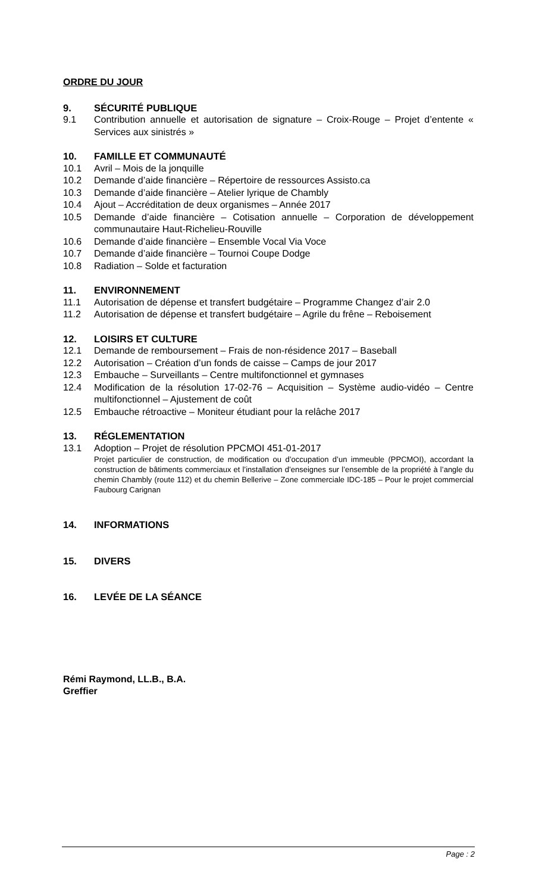ORDRE DU JOUR
9. SÉCURITÉ PUBLIQUE
9.1 Contribution annuelle et autorisation de signature – Croix-Rouge – Projet d’entente « Services aux sinistrés »
10. FAMILLE ET COMMUNAUTÉ
10.1 Avril – Mois de la jonquille
10.2 Demande d’aide financière – Répertoire de ressources Assisto.ca
10.3 Demande d’aide financière – Atelier lyrique de Chambly
10.4 Ajout – Accréditation de deux organismes – Année 2017
10.5 Demande d’aide financière – Cotisation annuelle – Corporation de développement communautaire Haut-Richelieu-Rouville
10.6 Demande d’aide financière – Ensemble Vocal Via Voce
10.7 Demande d’aide financière – Tournoi Coupe Dodge
10.8 Radiation – Solde et facturation
11. ENVIRONNEMENT
11.1 Autorisation de dépense et transfert budgétaire – Programme Changez d’air 2.0
11.2 Autorisation de dépense et transfert budgétaire – Agrile du frêne – Reboisement
12. LOISIRS ET CULTURE
12.1 Demande de remboursement – Frais de non-résidence 2017 – Baseball
12.2 Autorisation – Création d’un fonds de caisse – Camps de jour 2017
12.3 Embauche – Surveillants – Centre multifonctionnel et gymnases
12.4 Modification de la résolution 17-02-76 – Acquisition – Système audio-vidéo – Centre multifonctionnel – Ajustement de coût
12.5 Embauche rétroactive – Moniteur étudiant pour la relâche 2017
13. RÉGLEMENTATION
13.1 Adoption – Projet de résolution PPCMOI 451-01-2017
Projet particulier de construction, de modification ou d’occupation d’un immeuble (PPCMOI), accordant la construction de bâtiments commerciaux et l’installation d’enseignes sur l’ensemble de la propriété à l’angle du chemin Chambly (route 112) et du chemin Bellerive – Zone commerciale IDC-185 – Pour le projet commercial Faubourg Carignan
14. INFORMATIONS
15. DIVERS
16. LEVÉE DE LA SÉANCE
Rémi Raymond, LL.B., B.A.
Greffier
Page : 2